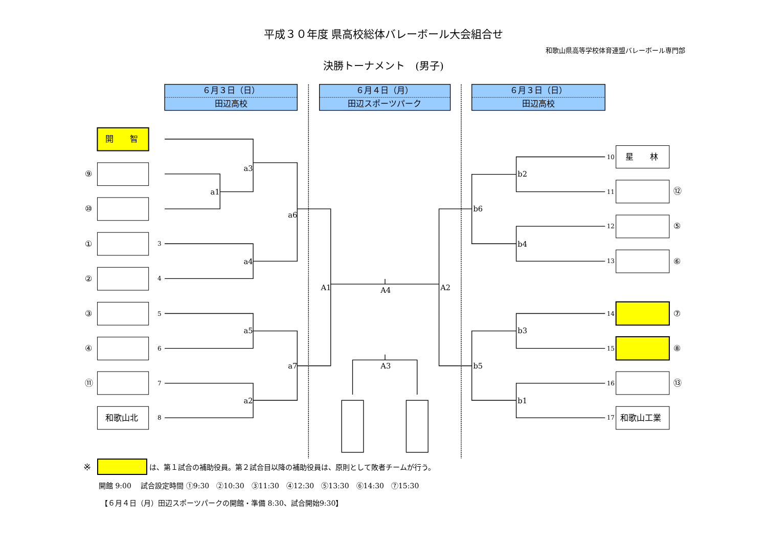平成３０年度 県高校総体バレーボール大会組合せ
和歌山県高等学校体育連盟バレーボール専門部
決勝トーナメント　(男子)
６月３日（日）
田辺高校
６月４日（月）
田辺スポーツパーク
６月３日（日）
田辺高校
開　　智
⑨
⑩
①
②
③
④
⑪
和歌山北
星　　林
和歌山工業
⑫
⑤
⑥
⑦
⑧
⑬
3
4
5
6
7
8
10
11
12
13
14
15
16
17
a3
a1
a6
a4
a5
a7
a2
A1
A4
A2
A3
b2
b6
b4
b3
b5
b1
※ は、第１試合の補助役員。第２試合目以降の補助役員は、原則として敗者チームが行う。
開館 9:00　 試合設定時間 ①9:30　②10:30　③11:30　④12:30　⑤13:30　⑥14:30　⑦15:30
【６月４日（月）田辺スポーツパークの開館・準備 8:30、試合開始9:30】